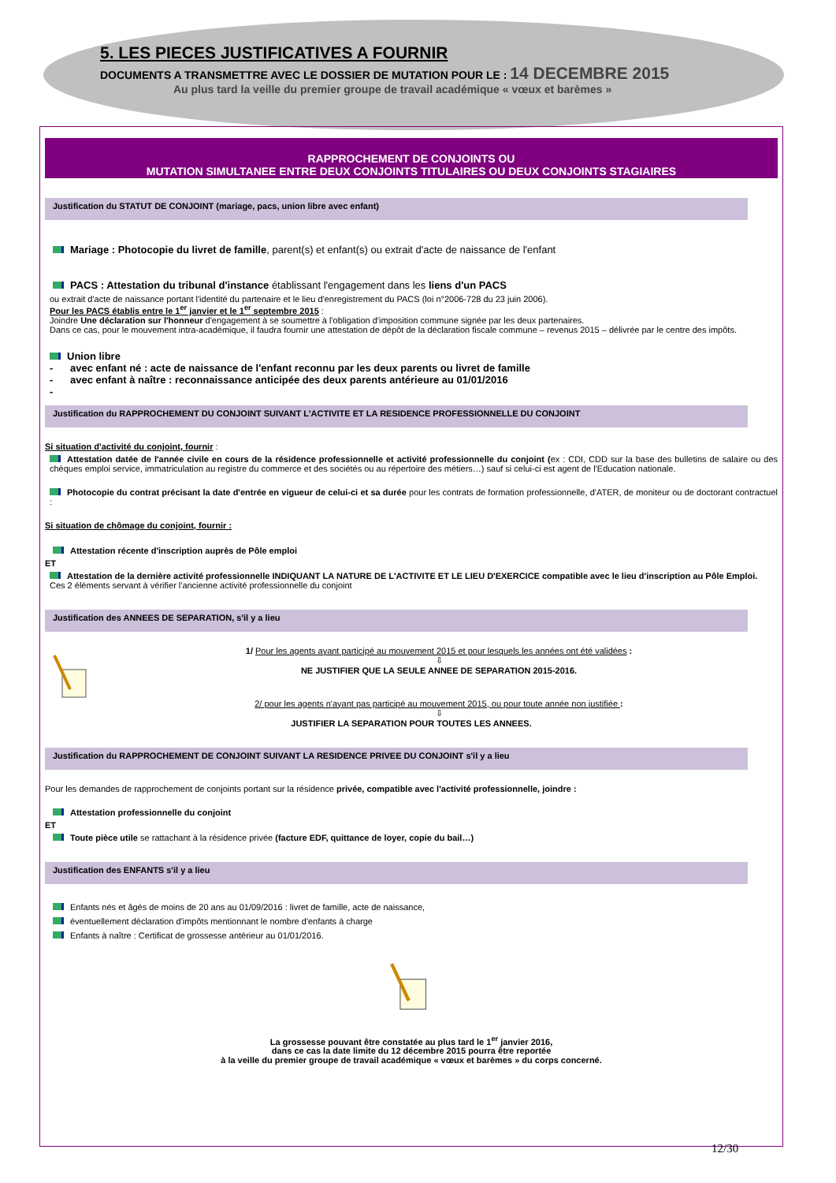5. LES PIECES JUSTIFICATIVES A FOURNIR
DOCUMENTS A TRANSMETTRE AVEC LE DOSSIER DE MUTATION POUR LE : 14 DECEMBRE 2015
Au plus tard la veille du premier groupe de travail académique « vœux et barèmes »
RAPPROCHEMENT DE CONJOINTS OU
MUTATION SIMULTANEE ENTRE DEUX CONJOINTS TITULAIRES OU DEUX CONJOINTS STAGIAIRES
Justification du STATUT DE CONJOINT (mariage, pacs, union libre avec enfant)
Mariage : Photocopie du livret de famille, parent(s) et enfant(s) ou extrait d'acte de naissance de l'enfant
PACS : Attestation du tribunal d'instance établissant l'engagement dans les liens d'un PACS
ou extrait d'acte de naissance portant l'identité du partenaire et le lieu d'enregistrement du PACS (loi n°2006-728 du 23 juin 2006).
Pour les PACS établis entre le 1<sup>er</sup> janvier et le 1<sup>er</sup> septembre 2015 :
Joindre Une déclaration sur l'honneur d'engagement à se soumettre à l'obligation d'imposition commune signée par les deux partenaires.
Dans ce cas, pour le mouvement intra-académique, il faudra fournir une attestation de dépôt de la déclaration fiscale commune – revenus 2015 – délivrée par le centre des impôts.
Union libre
- avec enfant né : acte de naissance de l'enfant reconnu par les deux parents ou livret de famille
- avec enfant à naître : reconnaissance anticipée des deux parents antérieure au 01/01/2016
-
Justification du RAPPROCHEMENT DU CONJOINT SUIVANT L'ACTIVITE ET LA RESIDENCE PROFESSIONNELLE DU CONJOINT
Si situation d'activité du conjoint, fournir :
Attestation datée de l'année civile en cours de la résidence professionnelle et activité professionnelle du conjoint (ex : CDI, CDD sur la base des bulletins de salaire ou des chèques emploi service, immatriculation au registre du commerce et des sociétés ou au répertoire des métiers…) sauf si celui-ci est agent de l'Education nationale.
Photocopie du contrat précisant la date d'entrée en vigueur de celui-ci et sa durée pour les contrats de formation professionnelle, d'ATER, de moniteur ou de doctorant contractuel :
Si situation de chômage du conjoint, fournir :
Attestation récente d'inscription auprès de Pôle emploi
ET
Attestation de la dernière activité professionnelle INDIQUANT LA NATURE DE L'ACTIVITE ET LE LIEU D'EXERCICE compatible avec le lieu d'inscription au Pôle Emploi.
Ces 2 éléments servant à vérifier l'ancienne activité professionnelle du conjoint
Justification des ANNEES DE SEPARATION, s'il y a lieu
1/ Pour les agents ayant participé au mouvement 2015 et pour lesquels les années ont été validées :
⇩
NE JUSTIFIER QUE LA SEULE ANNEE DE SEPARATION 2015-2016.
2/ pour les agents n'ayant pas participé au mouvement 2015, ou pour toute année non justifiée :
⇩
JUSTIFIER LA SEPARATION POUR TOUTES LES ANNEES.
Justification du RAPPROCHEMENT DE CONJOINT SUIVANT LA RESIDENCE PRIVEE DU CONJOINT s'il y a lieu
Pour les demandes de rapprochement de conjoints portant sur la résidence privée, compatible avec l'activité professionnelle, joindre :
Attestation professionnelle du conjoint
ET
Toute pièce utile se rattachant à la résidence privée (facture EDF, quittance de loyer, copie du bail…)
Justification des ENFANTS s'il y a lieu
Enfants nés et âgés de moins de 20 ans au 01/09/2016 : livret de famille, acte de naissance,
éventuellement déclaration d'impôts mentionnant le nombre d'enfants à charge
Enfants à naître : Certificat de grossesse antérieur au 01/01/2016.
La grossesse pouvant être constatée au plus tard le 1<sup>er</sup> janvier 2016,
dans ce cas la date limite du 12 décembre 2015 pourra être reportée
à la veille du premier groupe de travail académique « vœux et barèmes » du corps concerné.
12/30